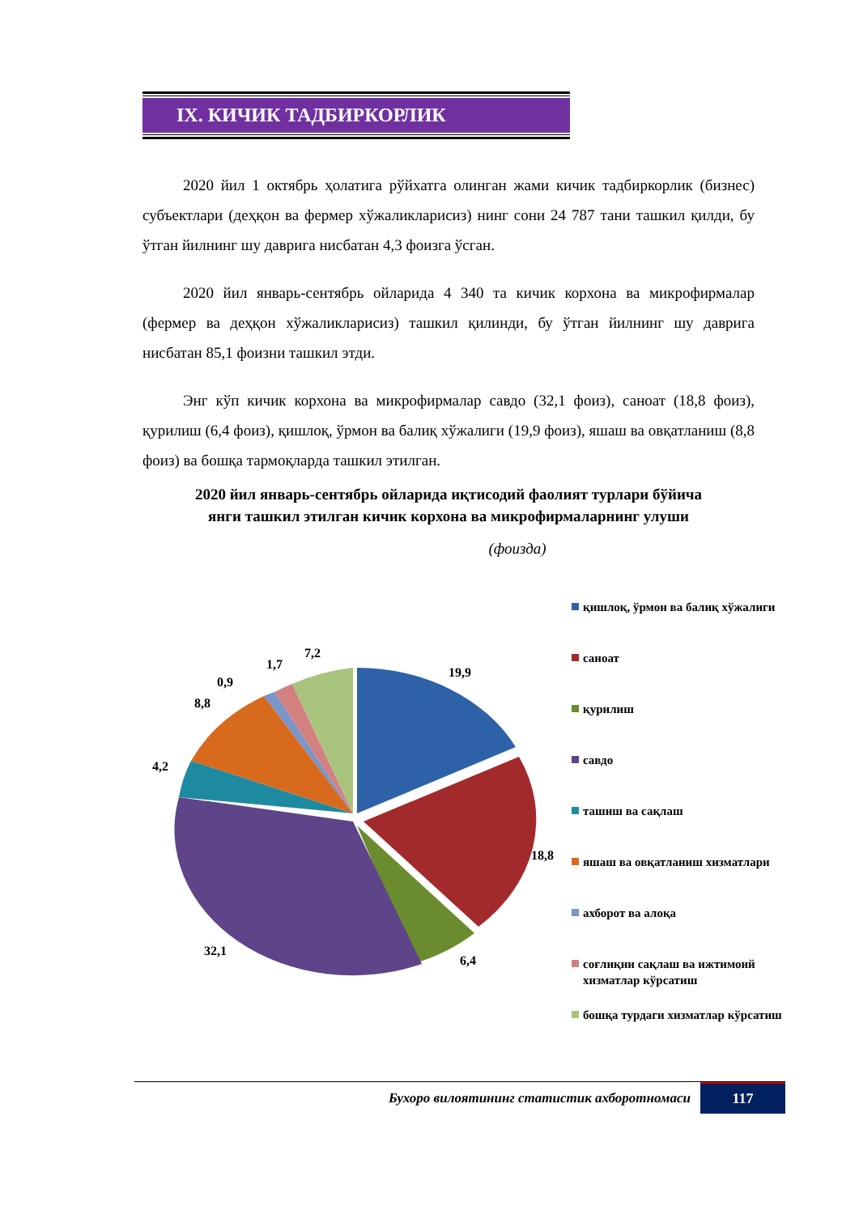IX. КИЧИК ТАДБИРКОРЛИК
2020 йил 1 октябрь ҳолатига рўйхатга олинган жами кичик тадбиркорлик (бизнес) субъектлари (деҳқон ва фермер хўжаликларисиз) нинг сони 24 787 тани ташкил қилди, бу ўтган йилнинг шу даврига нисбатан 4,3 фоизга ўсган.
2020 йил январь-сентябрь ойларида 4 340 та кичик корхона ва микрофирмалар (фермер ва деҳқон хўжаликларисиз) ташкил қилинди, бу ўтган йилнинг шу даврига нисбатан 85,1 фоизни ташкил этди.
Энг кўп кичик корхона ва микрофирмалар савдо (32,1 фоиз), саноат (18,8 фоиз), қурилиш (6,4 фоиз), қишлоқ, ўрмон ва балиқ хўжалиги (19,9 фоиз), яшаш ва овқатланиш (8,8 фоиз) ва бошқа тармоқларда ташкил этилган.
2020 йил январь-сентябрь ойларида иқтисодий фаолият турлари бўйича
янги ташкил этилган кичик корхона ва микрофирмаларнинг улуши
(фоизда)
19,9
18,8
6,4
32,1
4,2
8,8
0,9
1,7
7,2
қишлоқ, ўрмон ва балиқ хўжалиги
саноат
қурилиш
савдо
ташиш ва сақлаш
яшаш ва овқатланиш хизматлари
ахборот ва алоқа
соғлиқни сақлаш ва ижтимоий хизматлар кўрсатиш
бошқа турдаги хизматлар кўрсатиш
Бухоро вилоятининг статистик ахборотномаси
117